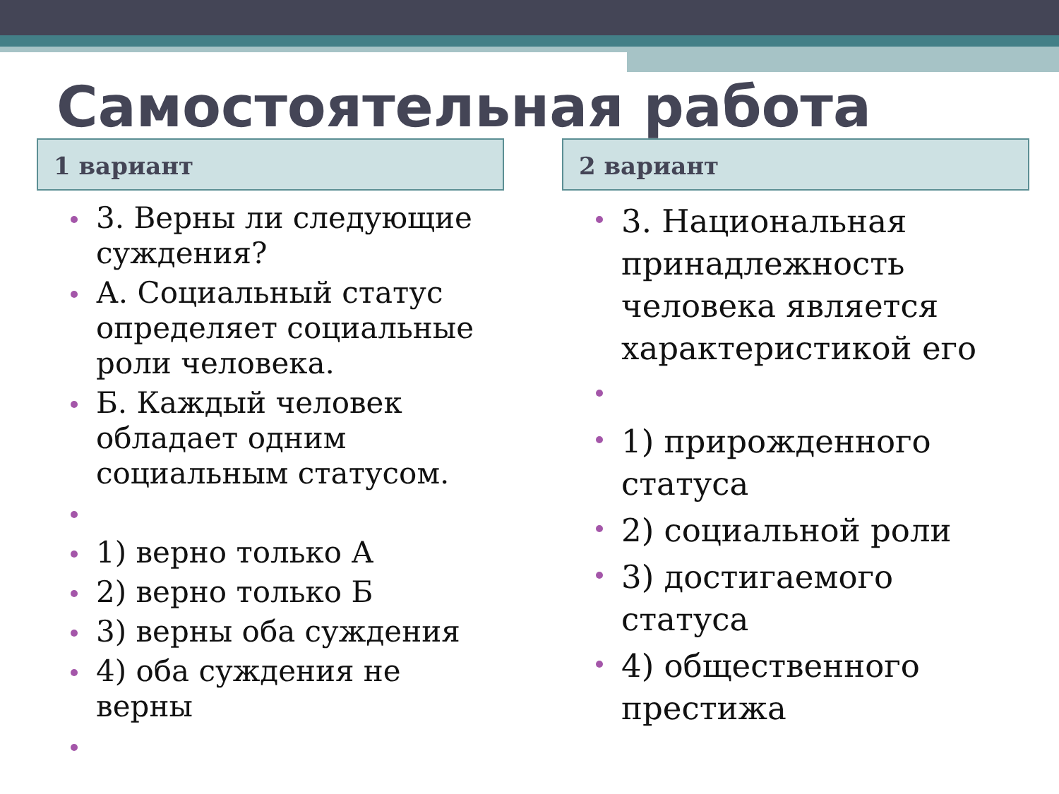Самостоятельная работа
1 вариант
3. Верны ли следующие суждения?
А. Социальный статус определяет социальные роли человека.
Б. Каждый человек обладает одним социальным статусом.
1) верно только А
2) верно только Б
3) верны оба суждения
4) оба суждения не верны
2 вариант
3. Национальная принадлежность человека является характеристикой его
1) прирожденного статуса
2) социальной роли
3) достигаемого статуса
4) общественного престижа